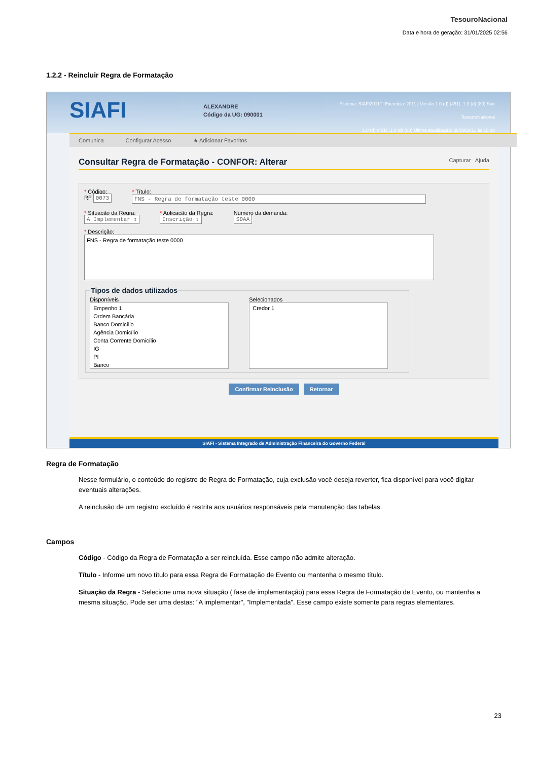TesouroNacional
Data e hora de geração: 31/01/2025 02:56
1.2.2 - Reincluir Regra de Formatação
SIAFI
ALEXANDRE
Código da UG: 090001
Sistema: SIAFI2011TI Exercício: 2011 | Versão 1.0 (d) (451) .1.0 (d) (80) Sair
TesouroNacional
1.0 (d) (451) .1.0 (d) (80) Última atualização: 26/09/2011 às 10:38
Comunica Configurar Acesso ★ Adicionar Favoritos
Consultar Regra de Formatação - CONFOR: Alterar Capturar Ajuda
* Código:
RF 0073
* Título:
FNS - Regra de formatação teste 0000
* Situação da Regra:
A Implementar ⇕
* Aplicação da Regra:
Inscrição ⇕
Número da demanda:
SDAA
* Descrição:
FNS - Regra de formatação teste 0000
Tipos de dados utilizados
Disponíveis
Empenho 1
Ordem Bancária
Banco Domicílio
Agência Domicílio
Conta Corrente Domicílio
IG
PI
Banco
Selecionados
Credor 1
Confirmar Reinclusão Retornar
SIAFI - Sistema Integrado de Administração Financeira do Governo Federal
Regra de Formatação
Nesse formulário, o conteúdo do registro de Regra de Formatação, cuja exclusão você deseja reverter, fica disponível para você digitar eventuais alterações.
A reinclusão de um registro excluído é restrita aos usuários responsáveis pela manutenção das tabelas.
Campos
Código - Código da Regra de Formatação a ser reincluída. Esse campo não admite alteração.
Título - Informe um novo título para essa Regra de Formatação de Evento ou mantenha o mesmo título.
Situação da Regra - Selecione uma nova situação ( fase de implementação) para essa Regra de Formatação de Evento, ou mantenha a mesma situação. Pode ser uma destas: "A implementar", "Implementada". Esse campo existe somente para regras elementares.
23